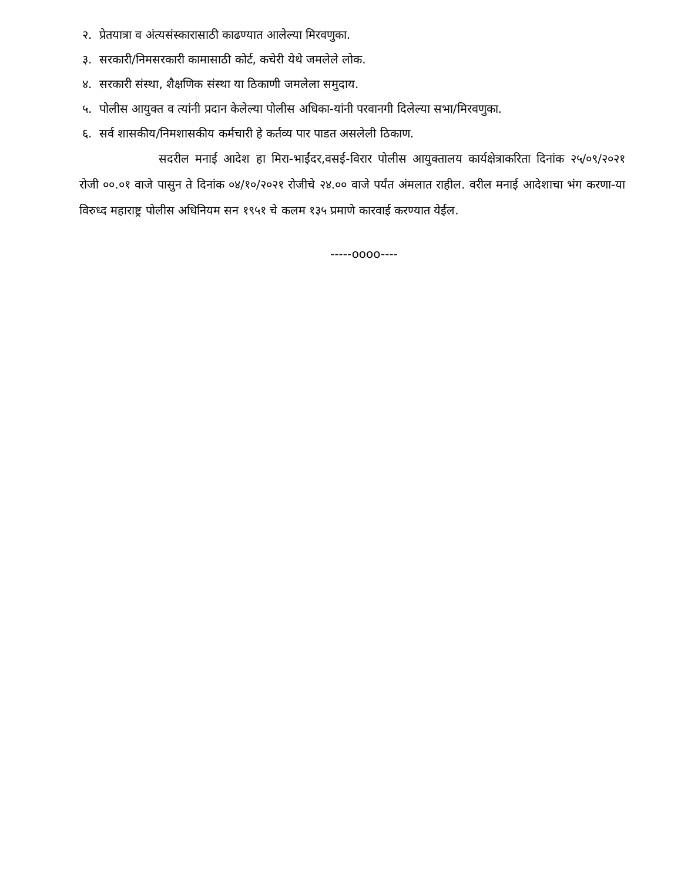२. प्रेतयात्रा व अंत्यसंस्कारासाठी काढण्यात आलेल्या मिरवणुका.
३. सरकारी/निमसरकारी कामासाठी कोर्ट, कचेरी येथे जमलेले लोक.
४. सरकारी संस्था, शैक्षणिक संस्था या ठिकाणी जमलेला समुदाय.
५. पोलीस आयुक्त व त्यांनी प्रदान केलेल्या पोलीस अधिका-यांनी परवानगी दिलेल्या सभा/मिरवणुका.
६. सर्व शासकीय/निमशासकीय कर्मचारी हे कर्तव्य पार पाडत असलेली ठिकाण.
सदरील मनाई आदेश हा मिरा-भाईंदर,वसई-विरार पोलीस आयुक्तालय कार्यक्षेत्राकरिता दिनांक २५/०९/२०२१ रोजी ००.०१ वाजे पासुन ते दिनांक ०४/१०/२०२१ रोजीचे २४.०० वाजे पर्यंत अंमलात राहील. वरील मनाई आदेशाचा भंग करणा-या विरुध्द महाराष्ट्र पोलीस अधिनियम सन १९५१ चे कलम १३५ प्रमाणे कारवाई करण्यात येईल.
-----oooo----